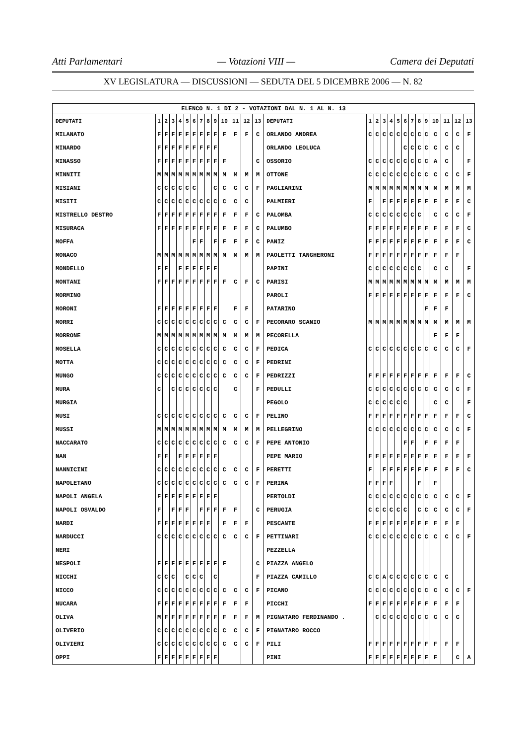Atti Parlamentari — Votazioni VIII — Camera dei Deputati
XV LEGISLATURA — DISCUSSIONI — SEDUTA DEL 5 DICEMBRE 2006 — N. 82
| ELENCO N. 1 DI 2 - VOTAZIONI DAL N. 1 AL N. 13 | | | | | | | | | | | | | | | | | | | | | | | | | | | |
| DEPUTATI | 1 | 2 | 3 | 4 | 5 | 6 | 7 | 8 | 9 | 10 | 11 | 12 | 13 | DEPUTATI | 1 | 2 | 3 | 4 | 5 | 6 | 7 | 8 | 9 | 10 | 11 | 12 | 13 |
| MILANATO | F | F | F | F | F | F | F | F | F | F | F | F | C | ORLANDO ANDREA | C | C | C | C | C | C | C | C | C | C | C | C | F |
| MINARDO | F | F | F | F | F | F | F | F | F | | | | | ORLANDO LEOLUCA | | | | | | C | C | C | C | C | C | C | |
| MINASSO | F | F | F | F | F | F | F | F | F | F | | | C | OSSORIO | C | C | C | C | C | C | C | C | C | A | C | | F |
| MINNITI | M | M | M | M | M | M | M | M | M | M | M | M | M | OTTONE | C | C | C | C | C | C | C | C | C | C | C | C | F |
| MISIANI | C | C | C | C | C | C | | | C | C | C | C | F | PAGLIARINI | M | M | M | M | M | M | M | M | M | M | M | M | M |
| MISITI | C | C | C | C | C | C | C | C | C | C | C | C | | PALMIERI | F | | F | F | F | F | F | F | F | F | F | F | C |
| MISTRELLO DESTRO | F | F | F | F | F | F | F | F | F | F | F | F | C | PALOMBA | C | C | C | C | C | C | C | C | | C | C | C | F |
| MISURACA | F | F | F | F | F | F | F | F | F | F | F | F | C | PALUMBO | F | F | F | F | F | F | F | F | F | F | F | F | C |
| MOFFA | | | | | | F | F | | F | F | F | F | C | PANIZ | F | F | F | F | F | F | F | F | F | F | F | F | C |
| MONACO | M | M | M | M | M | M | M | M | M | M | M | M | M | PAOLETTI TANGHERONI | F | F | F | F | F | F | F | F | F | F | F | F | |
| MONDELLO | F | F | | F | F | F | F | F | F | | | | | PAPINI | C | C | C | C | C | C | C | C | | C | C | | F |
| MONTANI | F | F | F | F | F | F | F | F | F | F | C | F | C | PARISI | M | M | M | M | M | M | M | M | M | M | M | M | M |
| MORMINO | | | | | | | | | | | | | | PAROLI | F | F | F | F | F | F | F | F | F | F | F | F | C |
| MORONI | F | F | F | F | F | F | F | F | F | | F | F | | PATARINO | | | | | | | | | F | F | F | | |
| MORRI | C | C | C | C | C | C | C | C | C | C | C | C | F | PECORARO SCANIO | M | M | M | M | M | M | M | M | M | M | M | M | M |
| MORRONE | M | M | M | M | M | M | M | M | M | M | M | M | M | PECORELLA | | | | | | | | | | F | F | F | |
| MOSELLA | C | C | C | C | C | C | C | C | C | C | C | C | F | PEDICA | C | C | C | C | C | C | C | C | C | C | C | C | F |
| MOTTA | C | C | C | C | C | C | C | C | C | C | C | C | F | PEDRINI | | | | | | | | | | | | | |
| MUNGO | C | C | C | C | C | C | C | C | C | C | C | C | F | PEDRIZZI | F | F | F | F | F | F | F | F | F | F | F | F | C |
| MURA | C | | C | C | C | C | C | C | C | | C | | F | PEDULLI | C | C | C | C | C | C | C | C | C | C | C | C | F |
| MURGIA | | | | | | | | | | | | | | PEGOLO | C | C | C | C | C | C | | | | C | C | | F |
| MUSI | C | C | C | C | C | C | C | C | C | C | C | C | F | PELINO | F | F | F | F | F | F | F | F | F | F | F | F | C |
| MUSSI | M | M | M | M | M | M | M | M | M | M | M | M | M | PELLEGRINO | C | C | C | C | C | C | C | C | C | C | C | C | F |
| NACCARATO | C | C | C | C | C | C | C | C | C | C | C | C | F | PEPE ANTONIO | | | | | | F | F | | F | F | F | F | |
| NAN | F | F | | F | F | F | F | F | F | | | | | PEPE MARIO | F | F | F | F | F | F | F | F | F | F | F | F | F |
| NANNICINI | C | C | C | C | C | C | C | C | C | C | C | C | F | PERETTI | F | | F | F | F | F | F | F | F | F | F | F | C |
| NAPOLETANO | C | C | C | C | C | C | C | C | C | C | C | C | F | PERINA | F | F | F | F | | | | F | | F | | | |
| NAPOLI ANGELA | F | F | F | F | F | F | F | F | F | | | | | PERTOLDI | C | C | C | C | C | C | C | C | C | C | C | C | F |
| NAPOLI OSVALDO | F | | F | F | F | | F | F | F | F | F | | C | PERUGIA | C | C | C | C | C | C | | C | C | C | C | C | F |
| NARDI | F | F | F | F | F | F | F | F | | F | F | F | | PESCANTE | F | F | F | F | F | F | F | F | F | F | F | F | |
| NARDUCCI | C | C | C | C | C | C | C | C | C | C | C | C | F | PETTINARI | C | C | C | C | C | C | C | C | C | C | C | C | F |
| NERI | | | | | | | | | | | | | | PEZZELLA | | | | | | | | | | | | | |
| NESPOLI | F | F | F | F | F | F | F | F | F | F | | | C | PIAZZA ANGELO | | | | | | | | | | | | | |
| NICCHI | C | C | C | | C | C | C | | C | | | | F | PIAZZA CAMILLO | C | C | A | C | C | C | C | C | C | C | C | | |
| NICCO | C | C | C | C | C | C | C | C | C | C | C | C | F | PICANO | C | C | C | C | C | C | C | C | C | C | C | C | F |
| NUCARA | F | F | F | F | F | F | F | F | F | F | F | F | | PICCHI | F | F | F | F | F | F | F | F | F | F | F | F | |
| OLIVA | M | F | F | F | F | F | F | F | F | F | F | F | M | PIGNATARO FERDINANDO . | | C | C | C | C | C | C | C | C | C | C | C | |
| OLIVERIO | C | C | C | C | C | C | C | C | C | C | C | C | F | PIGNATARO ROCCO | | | | | | | | | | | | | |
| OLIVIERI | C | C | C | C | C | C | C | C | C | C | C | C | F | PILI | F | F | F | F | F | F | F | F | F | F | F | F | |
| OPPI | F | F | F | F | F | F | F | F | F | | | | | PINI | F | F | F | F | F | F | F | F | F | F | | C | A |